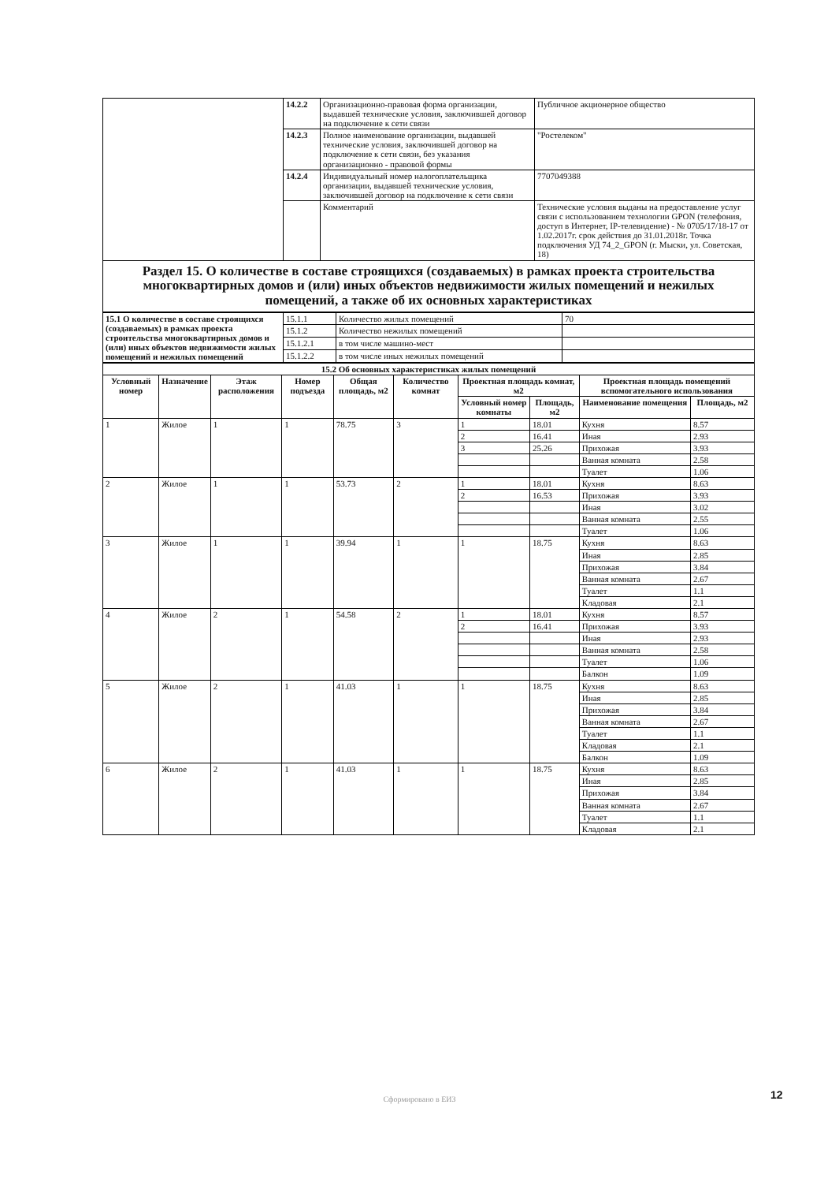| | 14.2.2 | Организационно-правовая форма организации, выдавшей технические условия, заключившей договор на подключение к сети связи | Публичное акционерное общество |
| | 14.2.3 | Полное наименование организации, выдавшей технические условия, заключившей договор на подключение к сети связи, без указания организационно - правовой формы | "Ростелеком" |
| | 14.2.4 | Индивидуальный номер налогоплательщика организации, выдавшей технические условия, заключившей договор на подключение к сети связи | 7707049388 |
| | | Комментарий | Технические условия выданы на предоставление услуг связи с использованием технологии GPON (телефония, доступ в Интернет, IP-телевидение) - № 0705/17/18-17 от 1.02.2017г. срок действия до 31.01.2018г. Точка подключения УД 74_2_GPON (г. Мыски, ул. Советская, 18) |
| Раздел 15. О количестве в составе строящихся (создаваемых) в рамках проекта строительства многоквартирных домов и (или) иных объектов недвижимости жилых помещений и нежилых помещений, а также об их основных характеристиках | | | |
| 15.1 О количестве в составе строящихся (создаваемых) в рамках проекта строительства многоквартирных домов и (или) иных объектов недвижимости жилых помещений и нежилых помещений | 15.1.1 | Количество жилых помещений | 70 |
| | 15.1.2 | Количество нежилых помещений | |
| | 15.1.2.1 | в том числе машино-мест | |
| | 15.1.2.2 | в том числе иных нежилых помещений | |
| 15.2 Об основных характеристиках жилых помещений | | | | | | | | | |
| --- | --- | --- | --- | --- | --- | --- | --- | --- | --- |
| Условный номер | Назначение | Этаж расположения | Номер подъезда | Общая площадь, м2 | Количество комнат | Проектная площадь комнат, м2 | | Проектная площадь помещений вспомогательного использования | |
| | | | | | | Условный номер комнаты | Площадь, м2 | Наименование помещения | Площадь, м2 |
| 1 | Жилое | 1 | 1 | 78.75 | 3 | 1 | 18.01 | Кухня | 8.57 |
| | | | | | | 2 | 16.41 | Иная | 2.93 |
| | | | | | | 3 | 25.26 | Прихожая | 3.93 |
| | | | | | | | | Ванная комната | 2.58 |
| | | | | | | | | Туалет | 1.06 |
| 2 | Жилое | 1 | 1 | 53.73 | 2 | 1 | 18.01 | Кухня | 8.63 |
| | | | | | | 2 | 16.53 | Прихожая | 3.93 |
| | | | | | | | | Иная | 3.02 |
| | | | | | | | | Ванная комната | 2.55 |
| | | | | | | | | Туалет | 1.06 |
| 3 | Жилое | 1 | 1 | 39.94 | 1 | 1 | 18.75 | Кухня | 8.63 |
| | | | | | | | | Иная | 2.85 |
| | | | | | | | | Прихожая | 3.84 |
| | | | | | | | | Ванная комната | 2.67 |
| | | | | | | | | Туалет | 1.1 |
| | | | | | | | | Кладовая | 2.1 |
| 4 | Жилое | 2 | 1 | 54.58 | 2 | 1 | 18.01 | Кухня | 8.57 |
| | | | | | | 2 | 16.41 | Прихожая | 3.93 |
| | | | | | | | | Иная | 2.93 |
| | | | | | | | | Ванная комната | 2.58 |
| | | | | | | | | Туалет | 1.06 |
| | | | | | | | | Балкон | 1.09 |
| 5 | Жилое | 2 | 1 | 41.03 | 1 | 1 | 18.75 | Кухня | 8.63 |
| | | | | | | | | Иная | 2.85 |
| | | | | | | | | Прихожая | 3.84 |
| | | | | | | | | Ванная комната | 2.67 |
| | | | | | | | | Туалет | 1.1 |
| | | | | | | | | Кладовая | 2.1 |
| | | | | | | | | Балкон | 1.09 |
| 6 | Жилое | 2 | 1 | 41.03 | 1 | 1 | 18.75 | Кухня | 8.63 |
| | | | | | | | | Иная | 2.85 |
| | | | | | | | | Прихожая | 3.84 |
| | | | | | | | | Ванная комната | 2.67 |
| | | | | | | | | Туалет | 1.1 |
| | | | | | | | | Кладовая | 2.1 |
Сформировано в ЕИЗ 12